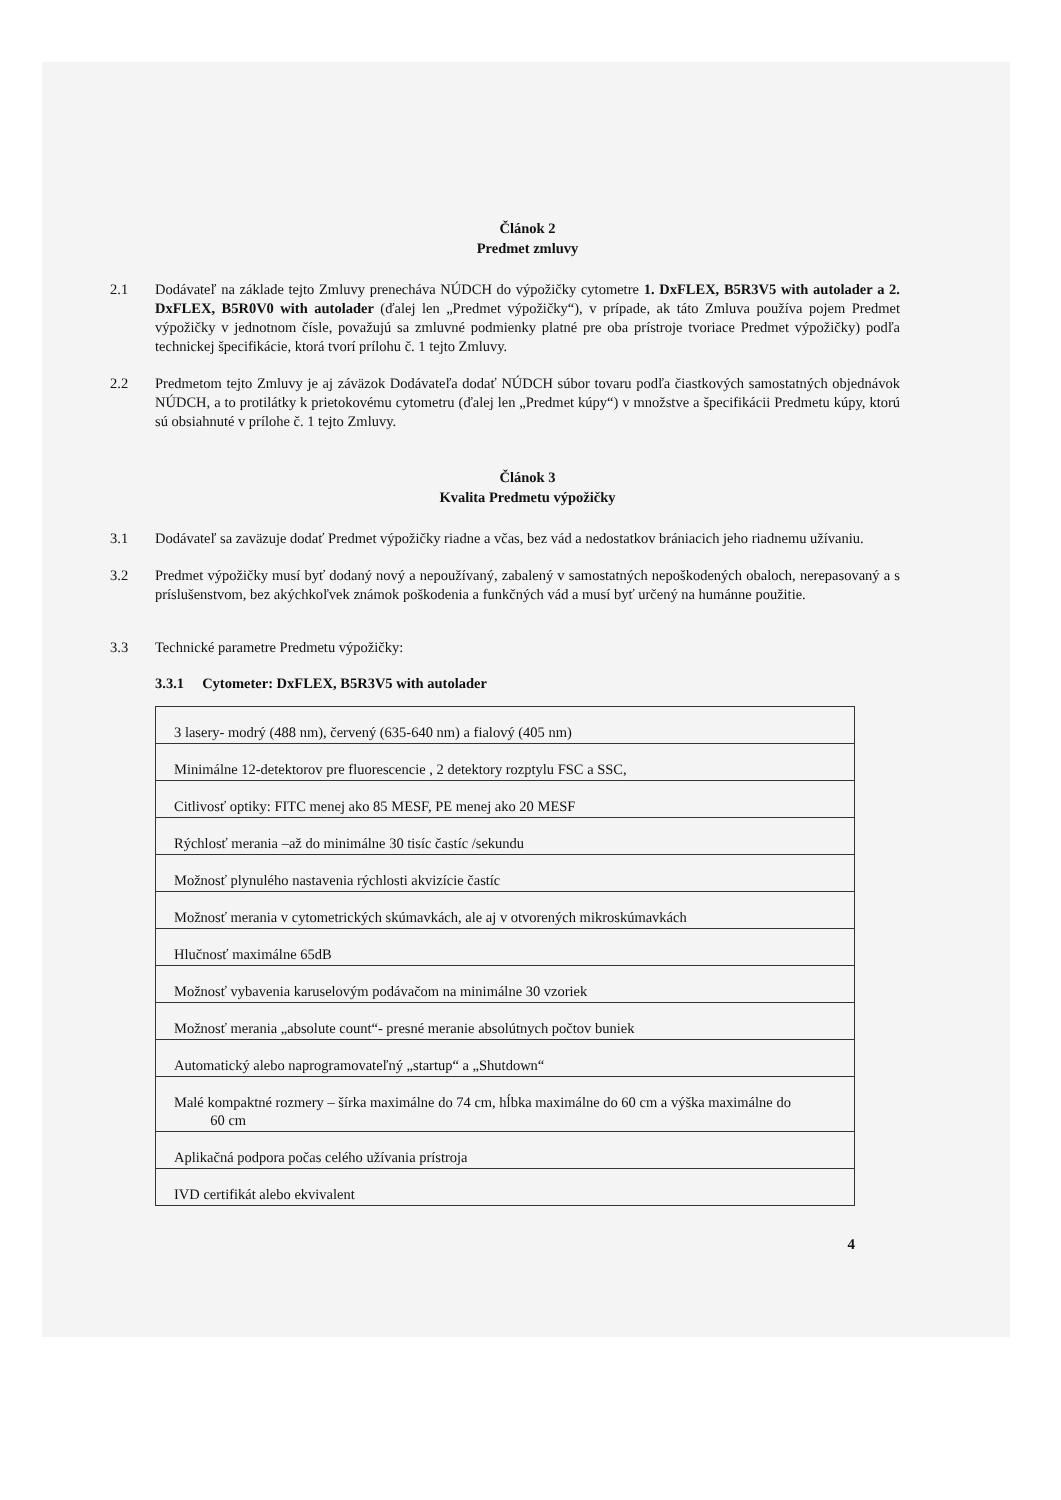Článok 2
Predmet zmluvy
2.1 Dodávateľ na základe tejto Zmluvy prenecháva NÚDCH do výpožičky cytometre 1. DxFLEX, B5R3V5 with autolader a 2. DxFLEX, B5R0V0 with autolader (ďalej len „Predmet výpožičky“), v prípade, ak táto Zmluva používa pojem Predmet výpožičky v jednotnom čísle, považujú sa zmluvné podmienky platné pre oba prístroje tvoriace Predmet výpožičky) podľa technickej špecifikácie, ktorá tvorí prílohu č. 1 tejto Zmluvy.
2.2 Predmetom tejto Zmluvy je aj záväzok Dodávateľa dodať NÚDCH súbor tovaru podľa čiastkových samostatných objednávok NÚDCH, a to protilátky k prietokovému cytometru (ďalej len „Predmet kúpy“) v množstve a špecifikácii Predmetu kúpy, ktorú sú obsiahnuté v prílohe č. 1 tejto Zmluvy.
Článok 3
Kvalita Predmetu výpožičky
3.1 Dodávateľ sa zaväzuje dodať Predmet výpožičky riadne a včas, bez vád a nedostatkov brániacich jeho riadnemu užívaniu.
3.2 Predmet výpožičky musí byť dodaný nový a nepoužívaný, zabalený v samostatných nepoškodených obaloch, nerepasovaný a s príslušenstvom, bez akýchkoľvek známok poškodenia a funkčných vád a musí byť určený na humánne použitie.
3.3 Technické parametre Predmetu výpožičky:
3.3.1 Cytometer: DxFLEX, B5R3V5 with autolader
| 3 lasery- modrý (488 nm), červený (635-640 nm) a fialový (405 nm) |
| Minimálne 12-detektorov pre fluorescencie , 2 detektory rozptylu FSC a SSC, |
| Citlivosť optiky: FITC menej ako 85 MESF, PE menej ako 20 MESF |
| Rýchlosť merania –až do minimálne 30 tisíc častíc /sekundu |
| Možnosť plynulého nastavenia rýchlosti akvizície častíc |
| Možnosť merania v cytometrických skúmavkách, ale aj v otvorených mikroskúmavkách |
| Hlučnosť maximálne 65dB |
| Možnosť vybavenia karuselovým podávačom na minimálne 30 vzoriek |
| Možnosť merania „absolute count“- presné meranie absolútnych počtov buniek |
| Automatický alebo naprogramovateľný „startup“ a „Shutdown“ |
| Malé kompaktné rozmery – šírka maximálne do 74 cm, hĺbka maximálne do 60 cm a výška maximálne do 60 cm |
| Aplikačná podpora počas celého užívania prístroja |
| IVD certifikát alebo ekvivalent |
4